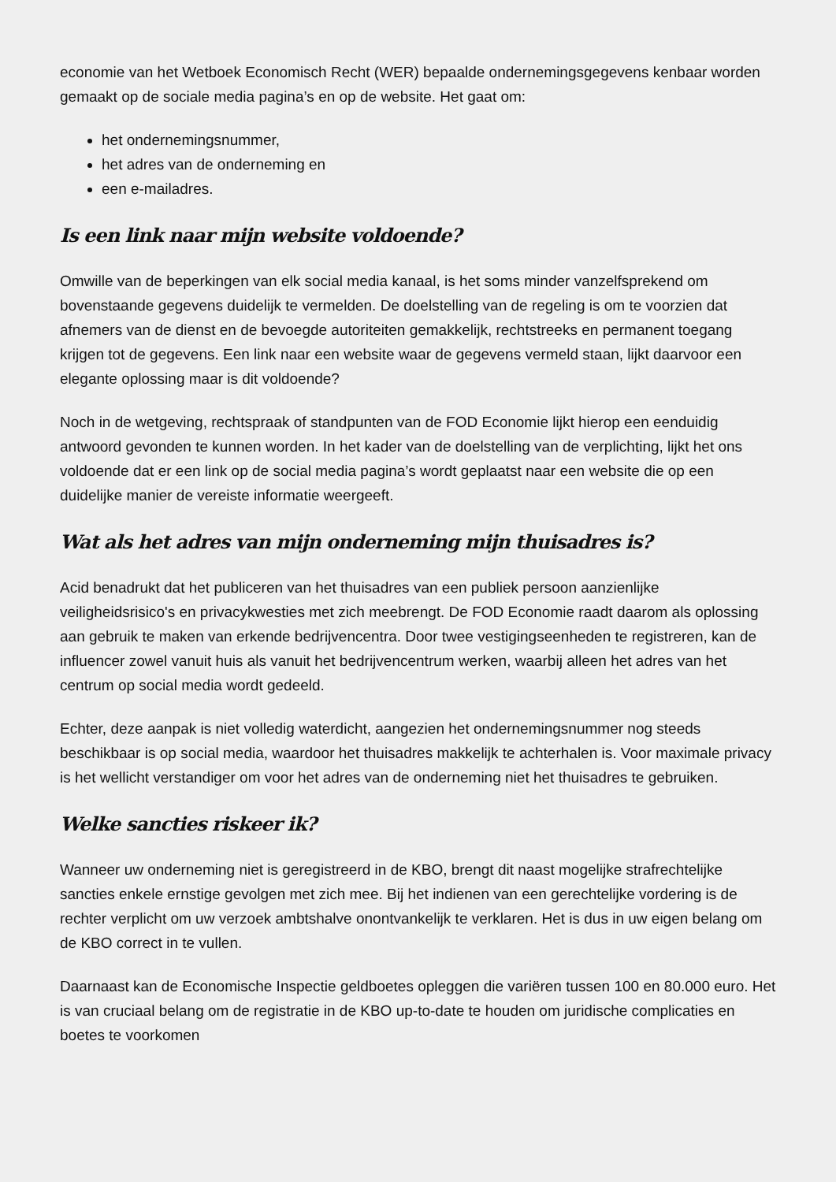economie van het Wetboek Economisch Recht (WER) bepaalde ondernemingsgegevens kenbaar worden gemaakt op de sociale media pagina’s en op de website. Het gaat om:
het ondernemingsnummer,
het adres van de onderneming en
een e-mailadres.
Is een link naar mijn website voldoende?
Omwille van de beperkingen van elk social media kanaal, is het soms minder vanzelfsprekend om bovenstaande gegevens duidelijk te vermelden. De doelstelling van de regeling is om te voorzien dat afnemers van de dienst en de bevoegde autoriteiten gemakkelijk, rechtstreeks en permanent toegang krijgen tot de gegevens. Een link naar een website waar de gegevens vermeld staan, lijkt daarvoor een elegante oplossing maar is dit voldoende?
Noch in de wetgeving, rechtspraak of standpunten van de FOD Economie lijkt hierop een eenduidig antwoord gevonden te kunnen worden. In het kader van de doelstelling van de verplichting, lijkt het ons voldoende dat er een link op de social media pagina’s wordt geplaatst naar een website die op een duidelijke manier de vereiste informatie weergeeft.
Wat als het adres van mijn onderneming mijn thuisadres is?
Acid benadrukt dat het publiceren van het thuisadres van een publiek persoon aanzienlijke veiligheidsrisico's en privacykwesties met zich meebrengt. De FOD Economie raadt daarom als oplossing aan gebruik te maken van erkende bedrijvencentra. Door twee vestigingseenheden te registreren, kan de influencer zowel vanuit huis als vanuit het bedrijvencentrum werken, waarbij alleen het adres van het centrum op social media wordt gedeeld.
Echter, deze aanpak is niet volledig waterdicht, aangezien het ondernemingsnummer nog steeds beschikbaar is op social media, waardoor het thuisadres makkelijk te achterhalen is. Voor maximale privacy is het wellicht verstandiger om voor het adres van de onderneming niet het thuisadres te gebruiken.
Welke sancties riskeer ik?
Wanneer uw onderneming niet is geregistreerd in de KBO, brengt dit naast mogelijke strafrechtelijke sancties enkele ernstige gevolgen met zich mee. Bij het indienen van een gerechtelijke vordering is de rechter verplicht om uw verzoek ambtshalve onontvankelijk te verklaren. Het is dus in uw eigen belang om de KBO correct in te vullen.
Daarnaast kan de Economische Inspectie geldboetes opleggen die variëren tussen 100 en 80.000 euro. Het is van cruciaal belang om de registratie in de KBO up-to-date te houden om juridische complicaties en boetes te voorkomen